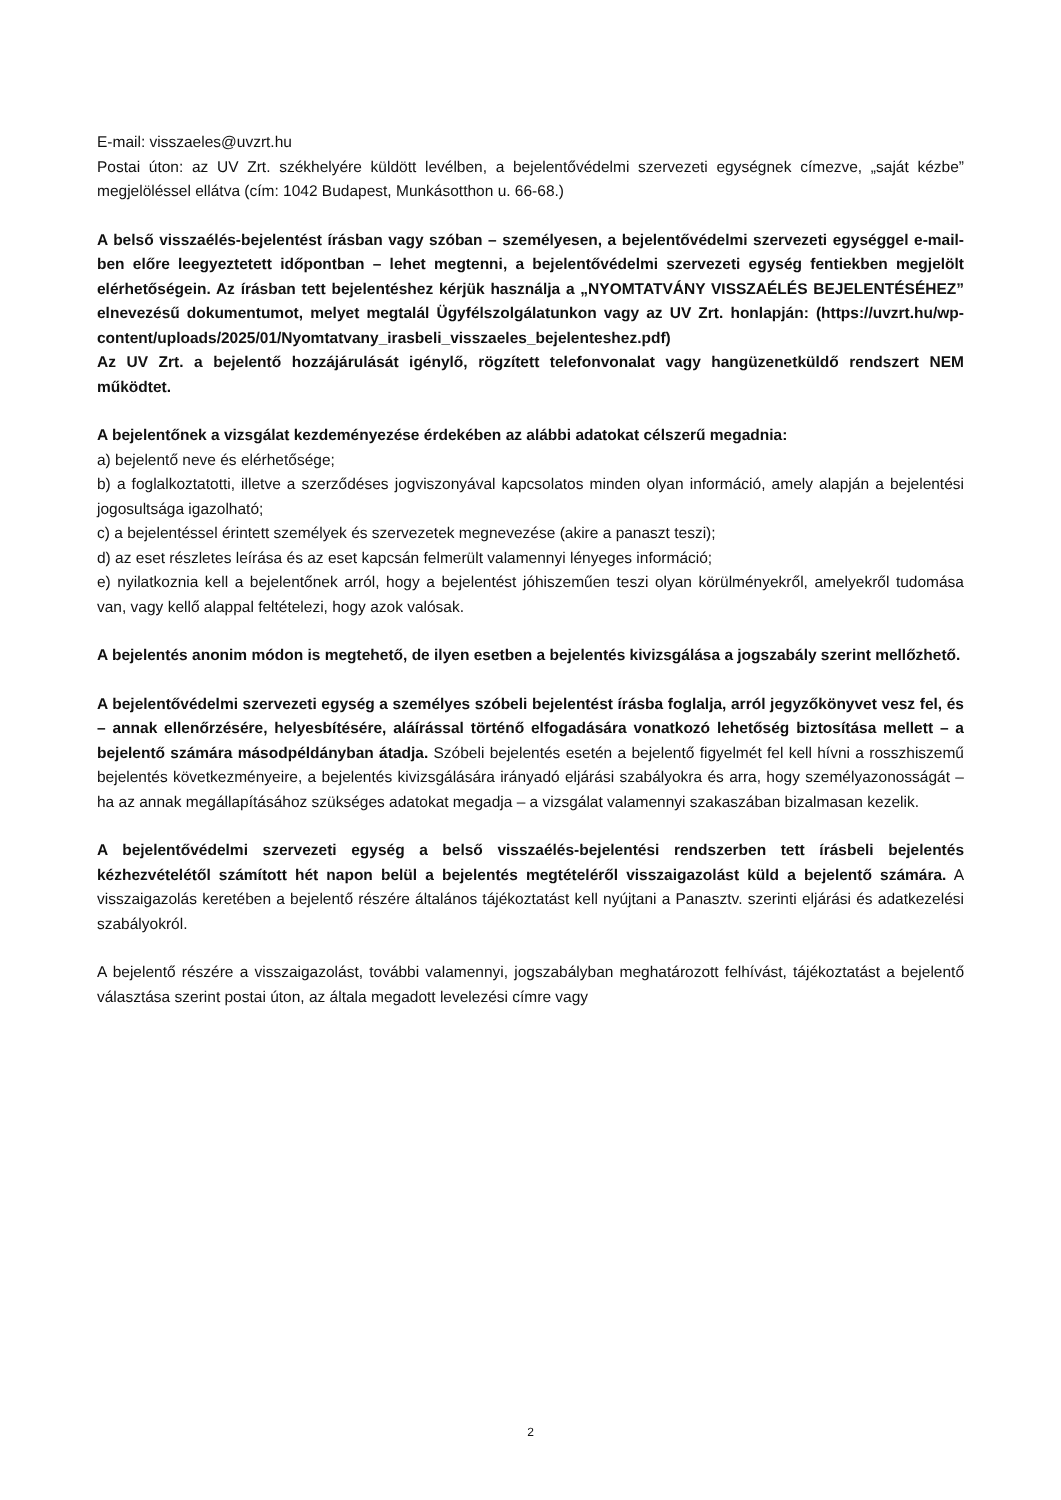E-mail: visszaeles@uvzrt.hu
Postai úton: az UV Zrt. székhelyére küldött levélben, a bejelentővédelmi szervezeti egységnek címezve, „saját kézbe” megjelöléssel ellátva (cím: 1042 Budapest, Munkásotthon u. 66-68.)
A belső visszaélés-bejelentést írásban vagy szóban – személyesen, a bejelentővédelmi szervezeti egységgel e-mail-ben előre leegyeztetett időpontban – lehet megtenni, a bejelentővédelmi szervezeti egység fentiekben megjelölt elérhetőségein. Az írásban tett bejelentéshez kérjük használja a „NYOMTATVÁNY VISSZAÉLÉS BEJELENTÉSÉHEZ” elnevezésű dokumentumot, melyet megtalál Ügyfélszolgálatunkon vagy az UV Zrt. honlapján: (https://uvzrt.hu/wp-content/uploads/2025/01/Nyomtatvany_irasbeli_visszaeles_bejelenteshez.pdf)
Az UV Zrt. a bejelentő hozzájárulását igénylő, rögzített telefonvonalat vagy hangüzenetküldő rendszert NEM működtet.
A bejelentőnek a vizsgálat kezdeményezése érdekében az alábbi adatokat célszerű megadnia:
a) bejelentő neve és elérhetősége;
b) a foglalkoztatotti, illetve a szerződéses jogviszonyával kapcsolatos minden olyan információ, amely alapján a bejelentési jogosultsága igazolható;
c) a bejelentéssel érintett személyek és szervezetek megnevezése (akire a panaszt teszi);
d) az eset részletes leírása és az eset kapcsán felmerült valamennyi lényeges információ;
e) nyilatkoznia kell a bejelentőnek arról, hogy a bejelentést jóhiszeműen teszi olyan körülményekről, amelyekről tudomása van, vagy kellő alappal feltételezi, hogy azok valósak.
A bejelentés anonim módon is megtehető, de ilyen esetben a bejelentés kivizsgálása a jogszabály szerint mellőzhető.
A bejelentővédelmi szervezeti egység a személyes szóbeli bejelentést írásba foglalja, arról jegyzőkönyvet vesz fel, és – annak ellenőrzésére, helyesbítésére, aláírással történő elfogadására vonatkozó lehetőség biztosítása mellett – a bejelentő számára másodpéldányban átadja. Szóbeli bejelentés esetén a bejelentő figyelmét fel kell hívni a rosszhiszemű bejelentés következményeire, a bejelentés kivizsgálására irányadó eljárási szabályokra és arra, hogy személyazonosságát – ha az annak megállapításához szükséges adatokat megadja – a vizsgálat valamennyi szakaszában bizalmasan kezelik.
A bejelentővédelmi szervezeti egység a belső visszaélés-bejelentési rendszerben tett írásbeli bejelentés kézhezvételétől számított hét napon belül a bejelentés megtételéről visszaigazolást küld a bejelentő számára. A visszaigazolás keretében a bejelentő részére általános tájékoztatást kell nyújtani a Panasztv. szerinti eljárási és adatkezelési szabályokról.
A bejelentő részére a visszaigazolást, további valamennyi, jogszabályban meghatározott felhívást, tájékoztatást a bejelentő választása szerint postai úton, az általa megadott levelezési címre vagy
2